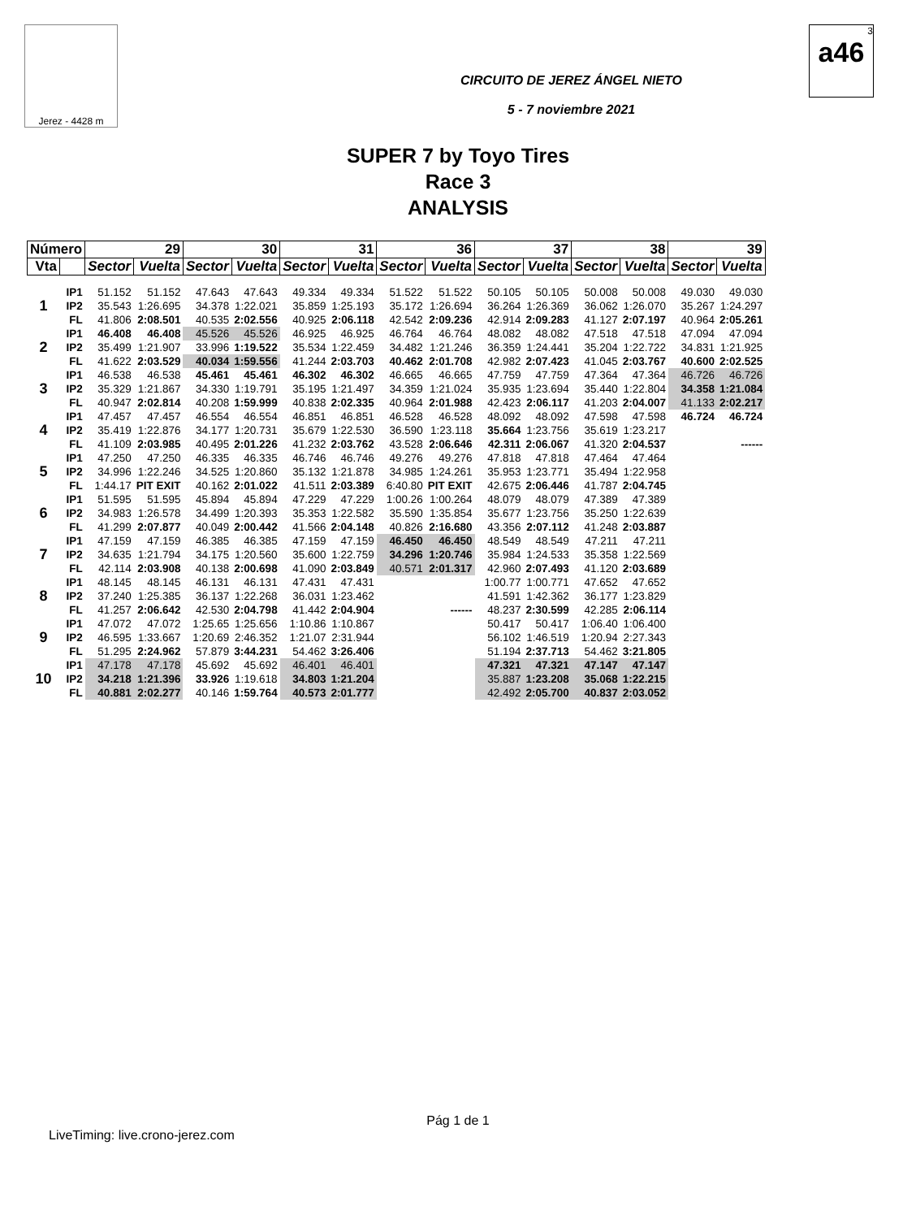Jerez - 4428 m
CIRCUITO DE JEREZ ÁNGEL NIETO
5 - 7 noviembre 2021
3
a46
SUPER 7 by Toyo Tires
Race 3
ANALYSIS
| Número | | 29 | | 30 | | 31 | | 36 | | 37 | | 38 | | 39 | |
| --- | --- | --- | --- | --- | --- | --- | --- | --- | --- | --- | --- | --- | --- | --- | --- |
| Vta | | Sector | Vuelta | Sector | Vuelta | Sector | Vuelta | Sector | Vuelta | Sector | Vuelta | Sector | Vuelta | Sector | Vuelta |
| 1 | IP1 | 51.152 | 51.152 | 47.643 | 47.643 | 49.334 | 49.334 | 51.522 | 51.522 | 50.105 | 50.105 | 50.008 | 50.008 | 49.030 | 49.030 |
| | IP2 | 35.543 | 1:26.695 | 34.378 | 1:22.021 | 35.859 | 1:25.193 | 35.172 | 1:26.694 | 36.264 | 1:26.369 | 36.062 | 1:26.070 | 35.267 | 1:24.297 |
| | FL | 41.806 | 2:08.501 | 40.535 | 2:02.556 | 40.925 | 2:06.118 | 42.542 | 2:09.236 | 42.914 | 2:09.283 | 41.127 | 2:07.197 | 40.964 | 2:05.261 |
| 2 | IP1 | 46.408 | 46.408 | 45.526 | 45.526 | 46.925 | 46.925 | 46.764 | 46.764 | 48.082 | 48.082 | 47.518 | 47.518 | 47.094 | 47.094 |
| | IP2 | 35.499 | 1:21.907 | 33.996 | 1:19.522 | 35.534 | 1:22.459 | 34.482 | 1:21.246 | 36.359 | 1:24.441 | 35.204 | 1:22.722 | 34.831 | 1:21.925 |
| | FL | 41.622 | 2:03.529 | 40.034 | 1:59.556 | 41.244 | 2:03.703 | 40.462 | 2:01.708 | 42.982 | 2:07.423 | 41.045 | 2:03.767 | 40.600 | 2:02.525 |
| 3 | IP1 | 46.538 | 46.538 | 45.461 | 45.461 | 46.302 | 46.302 | 46.665 | 46.665 | 47.759 | 47.759 | 47.364 | 47.364 | 46.726 | 46.726 |
| | IP2 | 35.329 | 1:21.867 | 34.330 | 1:19.791 | 35.195 | 1:21.497 | 34.359 | 1:21.024 | 35.935 | 1:23.694 | 35.440 | 1:22.804 | 34.358 | 1:21.084 |
| | FL | 40.947 | 2:02.814 | 40.208 | 1:59.999 | 40.838 | 2:02.335 | 40.964 | 2:01.988 | 42.423 | 2:06.117 | 41.203 | 2:04.007 | 41.133 | 2:02.217 |
| 4 | IP1 | 47.457 | 47.457 | 46.554 | 46.554 | 46.851 | 46.851 | 46.528 | 46.528 | 48.092 | 48.092 | 47.598 | 47.598 | 46.724 | 46.724 |
| | IP2 | 35.419 | 1:22.876 | 34.177 | 1:20.731 | 35.679 | 1:22.530 | 36.590 | 1:23.118 | 35.664 | 1:23.756 | 35.619 | 1:23.217 | | |
| | FL | 41.109 | 2:03.985 | 40.495 | 2:01.226 | 41.232 | 2:03.762 | 43.528 | 2:06.646 | 42.311 | 2:06.067 | 41.320 | 2:04.537 | | ------ |
| 5 | IP1 | 47.250 | 47.250 | 46.335 | 46.335 | 46.746 | 46.746 | 49.276 | 49.276 | 47.818 | 47.818 | 47.464 | 47.464 | | |
| | IP2 | 34.996 | 1:22.246 | 34.525 | 1:20.860 | 35.132 | 1:21.878 | 34.985 | 1:24.261 | 35.953 | 1:23.771 | 35.494 | 1:22.958 | | |
| | FL | 1:44.17 | PIT EXIT | 40.162 | 2:01.022 | 41.511 | 2:03.389 | 6:40.80 | PIT EXIT | 42.675 | 2:06.446 | 41.787 | 2:04.745 | | |
| 6 | IP1 | 51.595 | 51.595 | 45.894 | 45.894 | 47.229 | 47.229 | 1:00.26 | 1:00.264 | 48.079 | 48.079 | 47.389 | 47.389 | | |
| | IP2 | 34.983 | 1:26.578 | 34.499 | 1:20.393 | 35.353 | 1:22.582 | 35.590 | 1:35.854 | 35.677 | 1:23.756 | 35.250 | 1:22.639 | | |
| | FL | 41.299 | 2:07.877 | 40.049 | 2:00.442 | 41.566 | 2:04.148 | 40.826 | 2:16.680 | 43.356 | 2:07.112 | 41.248 | 2:03.887 | | |
| 7 | IP1 | 47.159 | 47.159 | 46.385 | 46.385 | 47.159 | 47.159 | 46.450 | 46.450 | 48.549 | 48.549 | 47.211 | 47.211 | | |
| | IP2 | 34.635 | 1:21.794 | 34.175 | 1:20.560 | 35.600 | 1:22.759 | 34.296 | 1:20.746 | 35.984 | 1:24.533 | 35.358 | 1:22.569 | | |
| | FL | 42.114 | 2:03.908 | 40.138 | 2:00.698 | 41.090 | 2:03.849 | 40.571 | 2:01.317 | 42.960 | 2:07.493 | 41.120 | 2:03.689 | | |
| 8 | IP1 | 48.145 | 48.145 | 46.131 | 46.131 | 47.431 | 47.431 | | | 1:00.77 | 1:00.771 | 47.652 | 47.652 | | |
| | IP2 | 37.240 | 1:25.385 | 36.137 | 1:22.268 | 36.031 | 1:23.462 | | | 41.591 | 1:42.362 | 36.177 | 1:23.829 | | |
| | FL | 41.257 | 2:06.642 | 42.530 | 2:04.798 | 41.442 | 2:04.904 | | ------ | 48.237 | 2:30.599 | 42.285 | 2:06.114 | | |
| 9 | IP1 | 47.072 | 47.072 | 1:25.65 | 1:25.656 | 1:10.86 | 1:10.867 | | | 50.417 | 50.417 | 1:06.40 | 1:06.400 | | |
| | IP2 | 46.595 | 1:33.667 | 1:20.69 | 2:46.352 | 1:21.07 | 2:31.944 | | | 56.102 | 1:46.519 | 1:20.94 | 2:27.343 | | |
| | FL | 51.295 | 2:24.962 | 57.879 | 3:44.231 | 54.462 | 3:26.406 | | | 51.194 | 2:37.713 | 54.462 | 3:21.805 | | |
| 10 | IP1 | 47.178 | 47.178 | 45.692 | 45.692 | 46.401 | 46.401 | | | 47.321 | 47.321 | 47.147 | 47.147 | | |
| | IP2 | 34.218 | 1:21.396 | 33.926 | 1:19.618 | 34.803 | 1:21.204 | | | 35.887 | 1:23.208 | 35.068 | 1:22.215 | | |
| | FL | 40.881 | 2:02.277 | 40.146 | 1:59.764 | 40.573 | 2:01.777 | | | 42.492 | 2:05.700 | 40.837 | 2:03.052 | | |
Pág 1 de 1
LiveTiming: live.crono-jerez.com